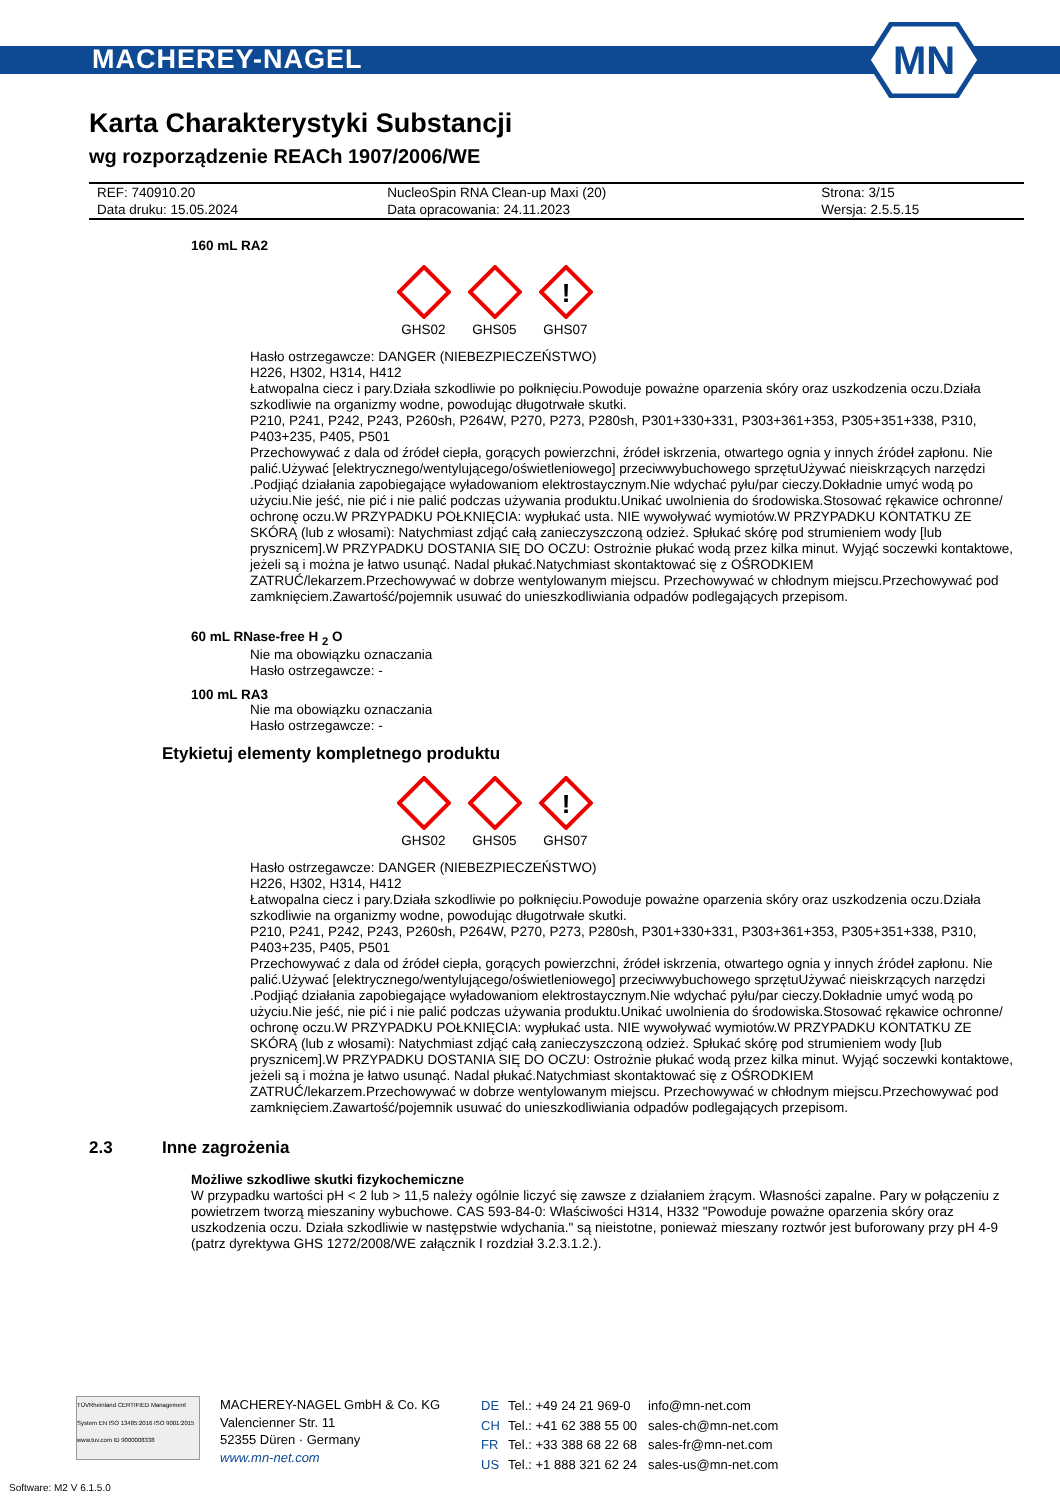MACHEREY-NAGEL
MN
Karta Charakterystyki Substancji
wg rozporządzenie REACh 1907/2006/WE
| REF: 740910.20 | NucleoSpin RNA Clean-up Maxi (20) | Strona: 3/15 |
| Data druku: 15.05.2024 | Data opracowania: 24.11.2023 | Wersja: 2.5.5.15 |
160 mL RA2
GHS02
GHS05
!
GHS07
Hasło ostrzegawcze: DANGER (NIEBEZPIECZEŃSTWO)
H226, H302, H314, H412
Łatwopalna ciecz i pary.Działa szkodliwie po połknięciu.Powoduje poważne oparzenia skóry oraz uszkodzenia oczu.Działa szkodliwie na organizmy wodne, powodując długotrwałe skutki.
P210, P241, P242, P243, P260sh, P264W, P270, P273, P280sh, P301+330+331, P303+361+353, P305+351+338, P310, P403+235, P405, P501
Przechowywać z dala od źródeł ciepła, gorących powierzchni, źródeł iskrzenia, otwartego ognia y innych źródeł zapłonu. Nie palić.Używać [elektrycznego/wentylującego/oświetleniowego] przeciwwybuchowego sprzętuUżywać nieiskrzących narzędzi .Podjiąć działania zapobiegające wyładowaniom elektrostaycznym.Nie wdychać pyłu/par cieczy.Dokładnie umyć wodą po użyciu.Nie jeść, nie pić i nie palić podczas używania produktu.Unikać uwolnienia do środowiska.Stosować rękawice ochronne/ ochronę oczu.W PRZYPADKU POŁKNIĘCIA: wypłukać usta. NIE wywoływać wymiotów.W PRZYPADKU KONTATKU ZE SKÓRĄ (lub z włosami): Natychmiast zdjąć całą zanieczyszczoną odzież. Spłukać skórę pod strumieniem wody [lub prysznicem].W PRZYPADKU DOSTANIA SIĘ DO OCZU: Ostrożnie płukać wodą przez kilka minut. Wyjąć soczewki kontaktowe, jeżeli są i można je łatwo usunąć. Nadal płukać.Natychmiast skontaktować się z OŚRODKIEM ZATRUĆ/lekarzem.Przechowywać w dobrze wentylowanym miejscu. Przechowywać w chłodnym miejscu.Przechowywać pod zamknięciem.Zawartość/pojemnik usuwać do unieszkodliwiania odpadów podlegających przepisom.
60 mL RNase-free H <sub>2</sub> O
Nie ma obowiązku oznaczania
Hasło ostrzegawcze: -
100 mL RA3
Nie ma obowiązku oznaczania
Hasło ostrzegawcze: -
Etykietuj elementy kompletnego produktu
GHS02
GHS05
!
GHS07
Hasło ostrzegawcze: DANGER (NIEBEZPIECZEŃSTWO)
H226, H302, H314, H412
Łatwopalna ciecz i pary.Działa szkodliwie po połknięciu.Powoduje poważne oparzenia skóry oraz uszkodzenia oczu.Działa szkodliwie na organizmy wodne, powodując długotrwałe skutki.
P210, P241, P242, P243, P260sh, P264W, P270, P273, P280sh, P301+330+331, P303+361+353, P305+351+338, P310, P403+235, P405, P501
Przechowywać z dala od źródeł ciepła, gorących powierzchni, źródeł iskrzenia, otwartego ognia y innych źródeł zapłonu. Nie palić.Używać [elektrycznego/wentylującego/oświetleniowego] przeciwwybuchowego sprzętuUżywać nieiskrzących narzędzi .Podjiąć działania zapobiegające wyładowaniom elektrostaycznym.Nie wdychać pyłu/par cieczy.Dokładnie umyć wodą po użyciu.Nie jeść, nie pić i nie palić podczas używania produktu.Unikać uwolnienia do środowiska.Stosować rękawice ochronne/ ochronę oczu.W PRZYPADKU POŁKNIĘCIA: wypłukać usta. NIE wywoływać wymiotów.W PRZYPADKU KONTATKU ZE SKÓRĄ (lub z włosami): Natychmiast zdjąć całą zanieczyszczoną odzież. Spłukać skórę pod strumieniem wody [lub prysznicem].W PRZYPADKU DOSTANIA SIĘ DO OCZU: Ostrożnie płukać wodą przez kilka minut. Wyjąć soczewki kontaktowe, jeżeli są i można je łatwo usunąć. Nadal płukać.Natychmiast skontaktować się z OŚRODKIEM ZATRUĆ/lekarzem.Przechowywać w dobrze wentylowanym miejscu. Przechowywać w chłodnym miejscu.Przechowywać pod zamknięciem.Zawartość/pojemnik usuwać do unieszkodliwiania odpadów podlegających przepisom.
2.3 Inne zagrożenia
Możliwe szkodliwe skutki fizykochemiczne
W przypadku wartości pH < 2 lub > 11,5 należy ogólnie liczyć się zawsze z działaniem żrącym. Własności zapalne. Pary w połączeniu z powietrzem tworzą mieszaniny wybuchowe. CAS 593-84-0: Właściwości H314, H332 "Powoduje poważne oparzenia skóry oraz uszkodzenia oczu. Działa szkodliwie w następstwie wdychania." są nieistotne, ponieważ mieszany roztwór jest buforowany przy pH 4-9 (patrz dyrektywa GHS 1272/2008/WE załącznik I rozdział 3.2.3.1.2.).
TÜVRheinland CERTIFIED Management System EN ISO 13485:2016 ISO 9001:2015 www.tuv.com ID 9000008338
MACHEREY-NAGEL GmbH & Co. KG
Valencienner Str. 11
52355 Düren · Germany
www.mn-net.com
| DE | Tel.: +49 24 21 969-0 | info@mn-net.com |
| CH | Tel.: +41 62 388 55 00 | sales-ch@mn-net.com |
| FR | Tel.: +33 388 68 22 68 | sales-fr@mn-net.com |
| US | Tel.: +1 888 321 62 24 | sales-us@mn-net.com |
Software: M2 V 6.1.5.0